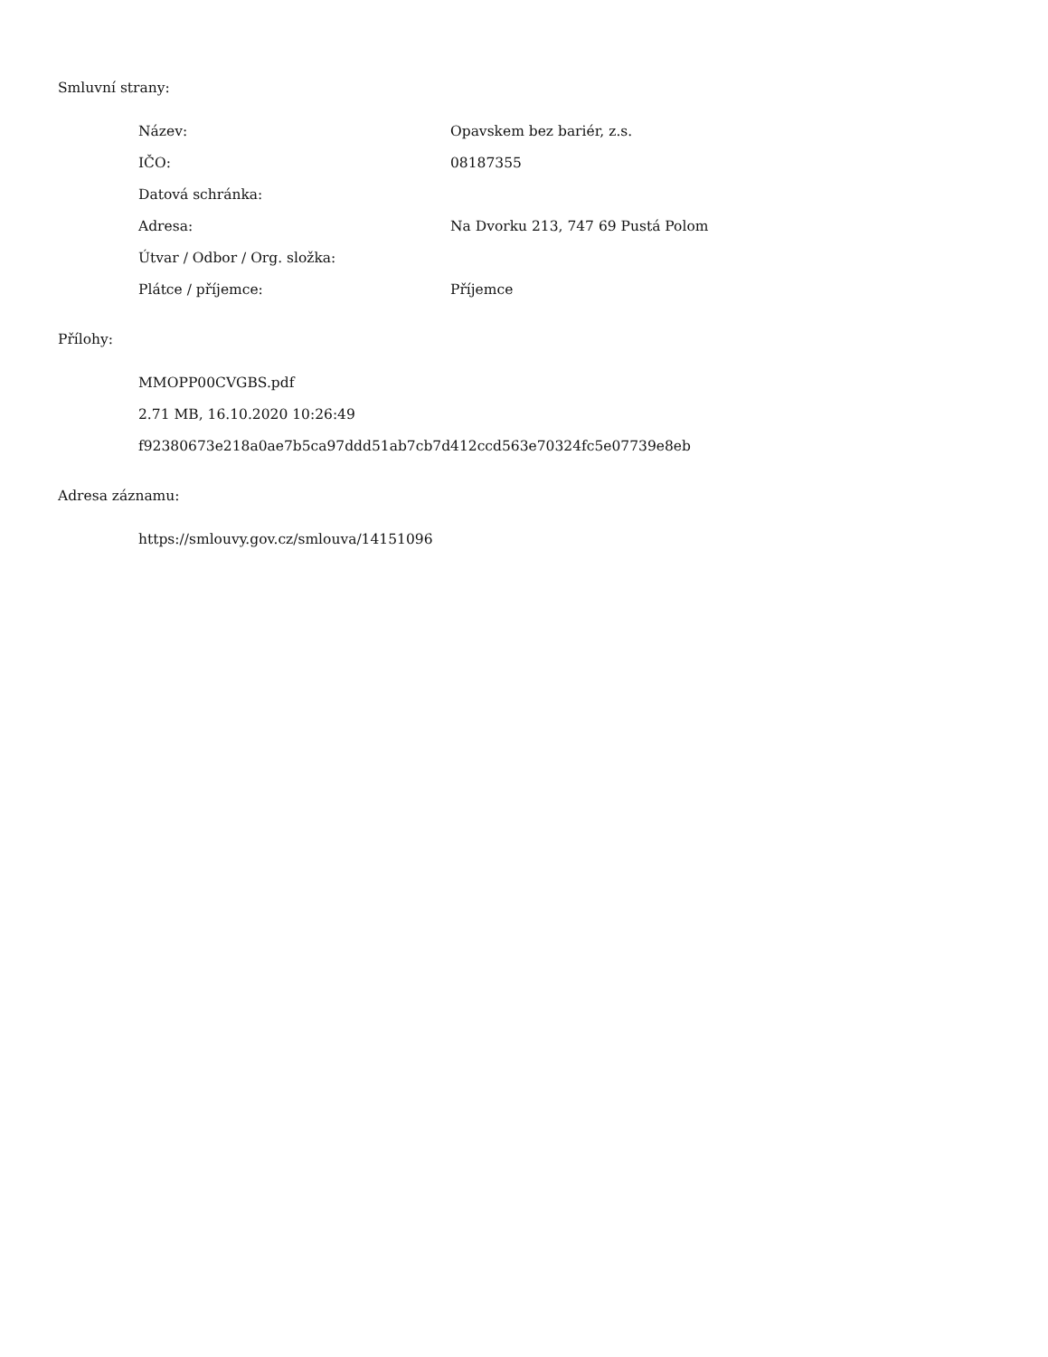Smluvní strany:
| Název: | Opavskem bez bariér, z.s. |
| IČO: | 08187355 |
| Datová schránka: | |
| Adresa: | Na Dvorku 213, 747 69 Pustá Polom |
| Útvar / Odbor / Org. složka: | |
| Plátce / příjemce: | Příjemce |
Přílohy:
MMOPP00CVGBS.pdf
2.71 MB, 16.10.2020 10:26:49
f92380673e218a0ae7b5ca97ddd51ab7cb7d412ccd563e70324fc5e07739e8eb
Adresa záznamu:
https://smlouvy.gov.cz/smlouva/14151096